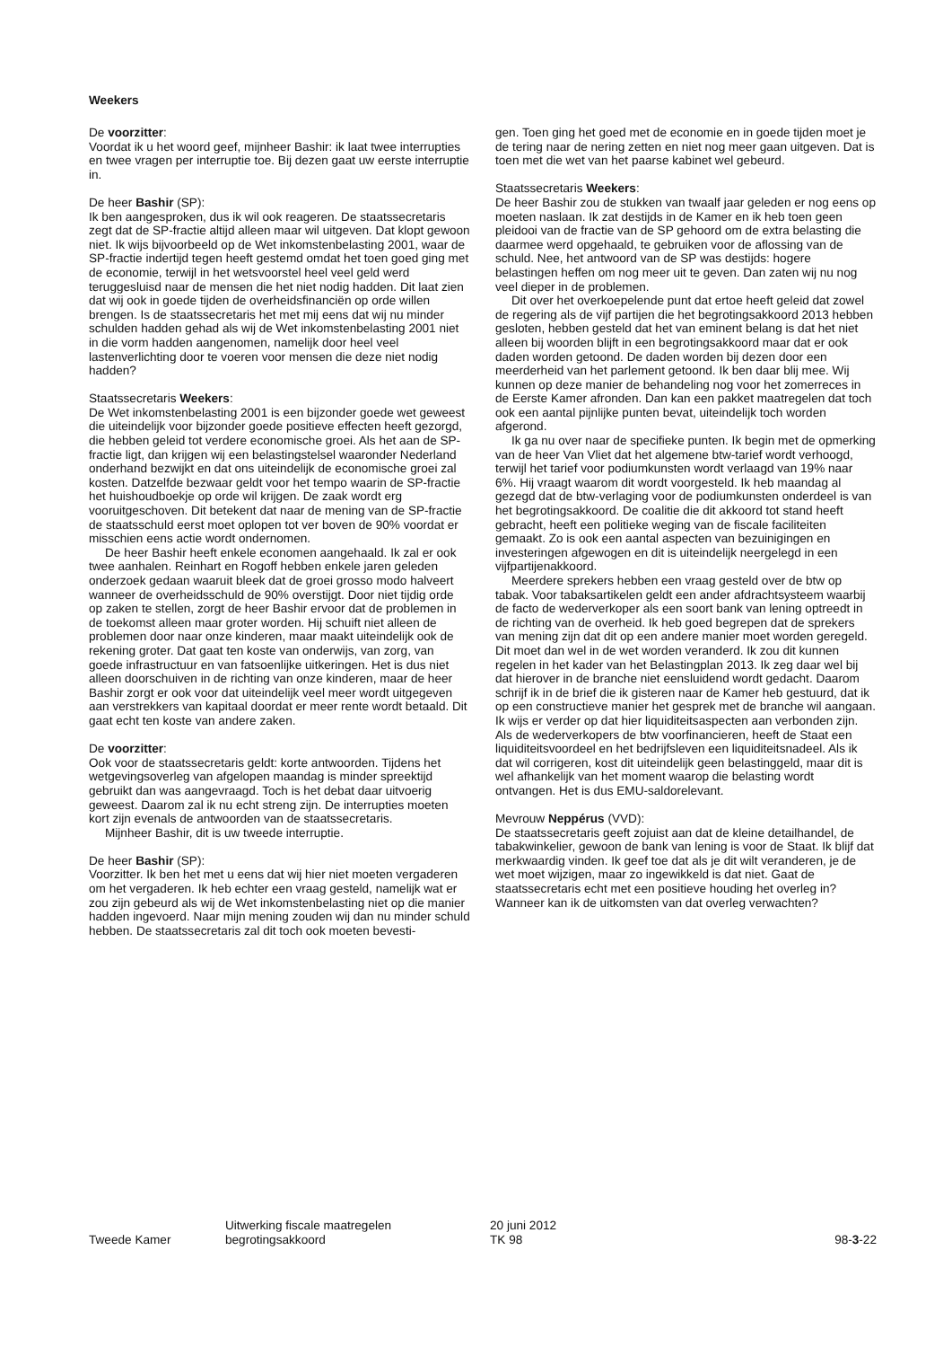Weekers
De voorzitter:
Voordat ik u het woord geef, mijnheer Bashir: ik laat twee interrupties en twee vragen per interruptie toe. Bij dezen gaat uw eerste interruptie in.
De heer Bashir (SP):
Ik ben aangesproken, dus ik wil ook reageren. De staatssecretaris zegt dat de SP-fractie altijd alleen maar wil uitgeven. Dat klopt gewoon niet. Ik wijs bijvoorbeeld op de Wet inkomstenbelasting 2001, waar de SP-fractie indertijd tegen heeft gestemd omdat het toen goed ging met de economie, terwijl in het wetsvoorstel heel veel geld werd teruggesluisd naar de mensen die het niet nodig hadden. Dit laat zien dat wij ook in goede tijden de overheidsfinanciën op orde willen brengen. Is de staatssecretaris het met mij eens dat wij nu minder schulden hadden gehad als wij de Wet inkomstenbelasting 2001 niet in die vorm hadden aangenomen, namelijk door heel veel lastenverlichting door te voeren voor mensen die deze niet nodig hadden?
Staatssecretaris Weekers:
De Wet inkomstenbelasting 2001 is een bijzonder goede wet geweest die uiteindelijk voor bijzonder goede positieve effecten heeft gezorgd, die hebben geleid tot verdere economische groei. Als het aan de SP-fractie ligt, dan krijgen wij een belastingstelsel waaronder Nederland onderhand bezwijkt en dat ons uiteindelijk de economische groei zal kosten. Datzelfde bezwaar geldt voor het tempo waarin de SP-fractie het huishoudboekje op orde wil krijgen. De zaak wordt erg vooruitgeschoven. Dit betekent dat naar de mening van de SP-fractie de staatsschuld eerst moet oplopen tot ver boven de 90% voordat er misschien eens actie wordt ondernomen.
De heer Bashir heeft enkele economen aangehaald. Ik zal er ook twee aanhalen. Reinhart en Rogoff hebben enkele jaren geleden onderzoek gedaan waaruit bleek dat de groei grosso modo halveert wanneer de overheidsschuld de 90% overstijgt. Door niet tijdig orde op zaken te stellen, zorgt de heer Bashir ervoor dat de problemen in de toekomst alleen maar groter worden. Hij schuift niet alleen de problemen door naar onze kinderen, maar maakt uiteindelijk ook de rekening groter. Dat gaat ten koste van onderwijs, van zorg, van goede infrastructuur en van fatsoenlijke uitkeringen. Het is dus niet alleen doorschuiven in de richting van onze kinderen, maar de heer Bashir zorgt er ook voor dat uiteindelijk veel meer wordt uitgegeven aan verstrekkers van kapitaal doordat er meer rente wordt betaald. Dit gaat echt ten koste van andere zaken.
De voorzitter:
Ook voor de staatssecretaris geldt: korte antwoorden. Tijdens het wetgevingsoverleg van afgelopen maandag is minder spreektijd gebruikt dan was aangevraagd. Toch is het debat daar uitvoerig geweest. Daarom zal ik nu echt streng zijn. De interrupties moeten kort zijn evenals de antwoorden van de staatssecretaris.
Mijnheer Bashir, dit is uw tweede interruptie.
De heer Bashir (SP):
Voorzitter. Ik ben het met u eens dat wij hier niet moeten vergaderen om het vergaderen. Ik heb echter een vraag gesteld, namelijk wat er zou zijn gebeurd als wij de Wet inkomstenbelasting niet op die manier hadden ingevoerd. Naar mijn mening zouden wij dan nu minder schuld hebben. De staatssecretaris zal dit toch ook moeten bevesti-
gen. Toen ging het goed met de economie en in goede tijden moet je de tering naar de nering zetten en niet nog meer gaan uitgeven. Dat is toen met die wet van het paarse kabinet wel gebeurd.
Staatssecretaris Weekers:
De heer Bashir zou de stukken van twaalf jaar geleden er nog eens op moeten naslaan. Ik zat destijds in de Kamer en ik heb toen geen pleidooi van de fractie van de SP gehoord om de extra belasting die daarmee werd opgehaald, te gebruiken voor de aflossing van de schuld. Nee, het antwoord van de SP was destijds: hogere belastingen heffen om nog meer uit te geven. Dan zaten wij nu nog veel dieper in de problemen.
Dit over het overkoepelende punt dat ertoe heeft geleid dat zowel de regering als de vijf partijen die het begrotingsakkoord 2013 hebben gesloten, hebben gesteld dat het van eminent belang is dat het niet alleen bij woorden blijft in een begrotingsakkoord maar dat er ook daden worden getoond. De daden worden bij dezen door een meerderheid van het parlement getoond. Ik ben daar blij mee. Wij kunnen op deze manier de behandeling nog voor het zomerreces in de Eerste Kamer afronden. Dan kan een pakket maatregelen dat toch ook een aantal pijnlijke punten bevat, uiteindelijk toch worden afgerond.
Ik ga nu over naar de specifieke punten. Ik begin met de opmerking van de heer Van Vliet dat het algemene btw-tarief wordt verhoogd, terwijl het tarief voor podiumkunsten wordt verlaagd van 19% naar 6%. Hij vraagt waarom dit wordt voorgesteld. Ik heb maandag al gezegd dat de btw-verlaging voor de podiumkunsten onderdeel is van het begrotingsakkoord. De coalitie die dit akkoord tot stand heeft gebracht, heeft een politieke weging van de fiscale faciliteiten gemaakt. Zo is ook een aantal aspecten van bezuinigingen en investeringen afgewogen en dit is uiteindelijk neergelegd in een vijfpartijenakkoord.
Meerdere sprekers hebben een vraag gesteld over de btw op tabak. Voor tabaksartikelen geldt een ander afdrachtsysteem waarbij de facto de wederverkoper als een soort bank van lening optreedt in de richting van de overheid. Ik heb goed begrepen dat de sprekers van mening zijn dat dit op een andere manier moet worden geregeld. Dit moet dan wel in de wet worden veranderd. Ik zou dit kunnen regelen in het kader van het Belastingplan 2013. Ik zeg daar wel bij dat hierover in de branche niet eensluidend wordt gedacht. Daarom schrijf ik in de brief die ik gisteren naar de Kamer heb gestuurd, dat ik op een constructieve manier het gesprek met de branche wil aangaan. Ik wijs er verder op dat hier liquiditeitsaspecten aan verbonden zijn. Als de wederverkopers de btw voorfinancieren, heeft de Staat een liquiditeitsvoordeel en het bedrijfsleven een liquiditeitsnadeel. Als ik dat wil corrigeren, kost dit uiteindelijk geen belastinggeld, maar dit is wel afhankelijk van het moment waarop die belasting wordt ontvangen. Het is dus EMU-saldorelevant.
Mevrouw Neppérus (VVD):
De staatssecretaris geeft zojuist aan dat de kleine detailhandel, de tabakwinkelier, gewoon de bank van lening is voor de Staat. Ik blijf dat merkwaardig vinden. Ik geef toe dat als je dit wilt veranderen, je de wet moet wijzigen, maar zo ingewikkeld is dat niet. Gaat de staatssecretaris echt met een positieve houding het overleg in? Wanneer kan ik de uitkomsten van dat overleg verwachten?
Tweede Kamer Uitwerking fiscale maatregelen
begrotingsakkoord
20 juni 2012
TK 98
98-3-22